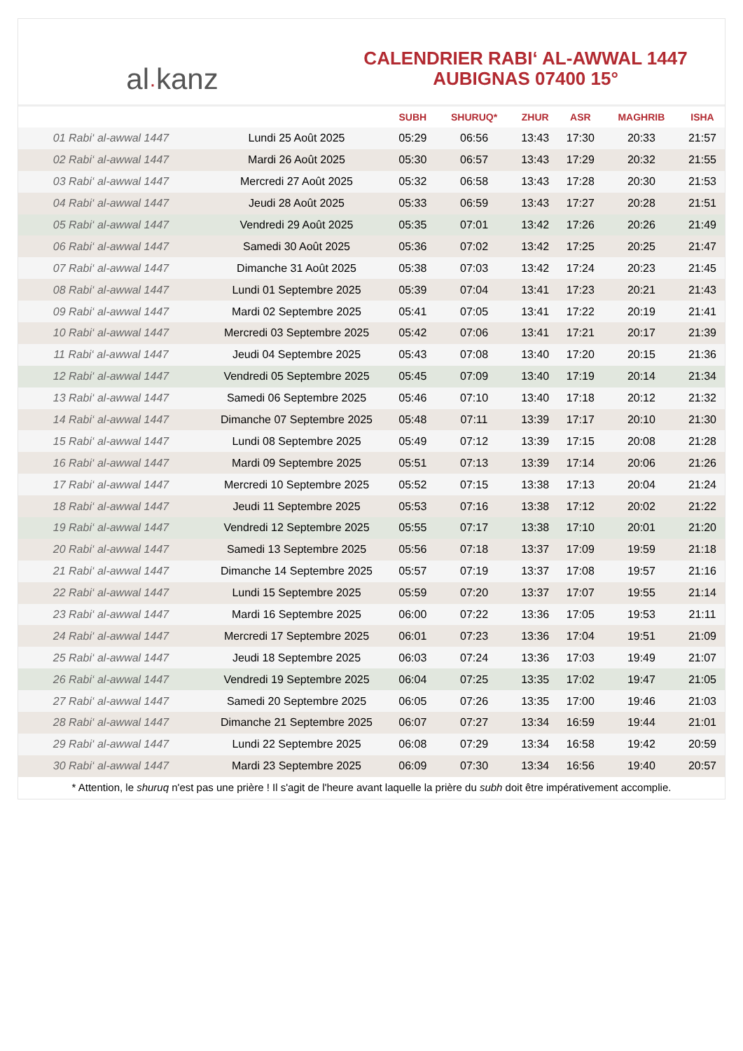al · kanz
CALENDRIER RABI‘ AL-AWWAL 1447
AUBIGNAS 07400 15°
| | | SUBH | SHURUQ* | ZHUR | ASR | MAGHRIB | ISHA |
| --- | --- | --- | --- | --- | --- | --- | --- |
| 01 Rabi‘ al-awwal 1447 | Lundi 25 Août 2025 | 05:29 | 06:56 | 13:43 | 17:30 | 20:33 | 21:57 |
| 02 Rabi‘ al-awwal 1447 | Mardi 26 Août 2025 | 05:30 | 06:57 | 13:43 | 17:29 | 20:32 | 21:55 |
| 03 Rabi‘ al-awwal 1447 | Mercredi 27 Août 2025 | 05:32 | 06:58 | 13:43 | 17:28 | 20:30 | 21:53 |
| 04 Rabi‘ al-awwal 1447 | Jeudi 28 Août 2025 | 05:33 | 06:59 | 13:43 | 17:27 | 20:28 | 21:51 |
| 05 Rabi‘ al-awwal 1447 | Vendredi 29 Août 2025 | 05:35 | 07:01 | 13:42 | 17:26 | 20:26 | 21:49 |
| 06 Rabi‘ al-awwal 1447 | Samedi 30 Août 2025 | 05:36 | 07:02 | 13:42 | 17:25 | 20:25 | 21:47 |
| 07 Rabi‘ al-awwal 1447 | Dimanche 31 Août 2025 | 05:38 | 07:03 | 13:42 | 17:24 | 20:23 | 21:45 |
| 08 Rabi‘ al-awwal 1447 | Lundi 01 Septembre 2025 | 05:39 | 07:04 | 13:41 | 17:23 | 20:21 | 21:43 |
| 09 Rabi‘ al-awwal 1447 | Mardi 02 Septembre 2025 | 05:41 | 07:05 | 13:41 | 17:22 | 20:19 | 21:41 |
| 10 Rabi‘ al-awwal 1447 | Mercredi 03 Septembre 2025 | 05:42 | 07:06 | 13:41 | 17:21 | 20:17 | 21:39 |
| 11 Rabi‘ al-awwal 1447 | Jeudi 04 Septembre 2025 | 05:43 | 07:08 | 13:40 | 17:20 | 20:15 | 21:36 |
| 12 Rabi‘ al-awwal 1447 | Vendredi 05 Septembre 2025 | 05:45 | 07:09 | 13:40 | 17:19 | 20:14 | 21:34 |
| 13 Rabi‘ al-awwal 1447 | Samedi 06 Septembre 2025 | 05:46 | 07:10 | 13:40 | 17:18 | 20:12 | 21:32 |
| 14 Rabi‘ al-awwal 1447 | Dimanche 07 Septembre 2025 | 05:48 | 07:11 | 13:39 | 17:17 | 20:10 | 21:30 |
| 15 Rabi‘ al-awwal 1447 | Lundi 08 Septembre 2025 | 05:49 | 07:12 | 13:39 | 17:15 | 20:08 | 21:28 |
| 16 Rabi‘ al-awwal 1447 | Mardi 09 Septembre 2025 | 05:51 | 07:13 | 13:39 | 17:14 | 20:06 | 21:26 |
| 17 Rabi‘ al-awwal 1447 | Mercredi 10 Septembre 2025 | 05:52 | 07:15 | 13:38 | 17:13 | 20:04 | 21:24 |
| 18 Rabi‘ al-awwal 1447 | Jeudi 11 Septembre 2025 | 05:53 | 07:16 | 13:38 | 17:12 | 20:02 | 21:22 |
| 19 Rabi‘ al-awwal 1447 | Vendredi 12 Septembre 2025 | 05:55 | 07:17 | 13:38 | 17:10 | 20:01 | 21:20 |
| 20 Rabi‘ al-awwal 1447 | Samedi 13 Septembre 2025 | 05:56 | 07:18 | 13:37 | 17:09 | 19:59 | 21:18 |
| 21 Rabi‘ al-awwal 1447 | Dimanche 14 Septembre 2025 | 05:57 | 07:19 | 13:37 | 17:08 | 19:57 | 21:16 |
| 22 Rabi‘ al-awwal 1447 | Lundi 15 Septembre 2025 | 05:59 | 07:20 | 13:37 | 17:07 | 19:55 | 21:14 |
| 23 Rabi‘ al-awwal 1447 | Mardi 16 Septembre 2025 | 06:00 | 07:22 | 13:36 | 17:05 | 19:53 | 21:11 |
| 24 Rabi‘ al-awwal 1447 | Mercredi 17 Septembre 2025 | 06:01 | 07:23 | 13:36 | 17:04 | 19:51 | 21:09 |
| 25 Rabi‘ al-awwal 1447 | Jeudi 18 Septembre 2025 | 06:03 | 07:24 | 13:36 | 17:03 | 19:49 | 21:07 |
| 26 Rabi‘ al-awwal 1447 | Vendredi 19 Septembre 2025 | 06:04 | 07:25 | 13:35 | 17:02 | 19:47 | 21:05 |
| 27 Rabi‘ al-awwal 1447 | Samedi 20 Septembre 2025 | 06:05 | 07:26 | 13:35 | 17:00 | 19:46 | 21:03 |
| 28 Rabi‘ al-awwal 1447 | Dimanche 21 Septembre 2025 | 06:07 | 07:27 | 13:34 | 16:59 | 19:44 | 21:01 |
| 29 Rabi‘ al-awwal 1447 | Lundi 22 Septembre 2025 | 06:08 | 07:29 | 13:34 | 16:58 | 19:42 | 20:59 |
| 30 Rabi‘ al-awwal 1447 | Mardi 23 Septembre 2025 | 06:09 | 07:30 | 13:34 | 16:56 | 19:40 | 20:57 |
* Attention, le shuruq n'est pas une prière ! Il s'agit de l'heure avant laquelle la prière du subh doit être impérativement accomplie.